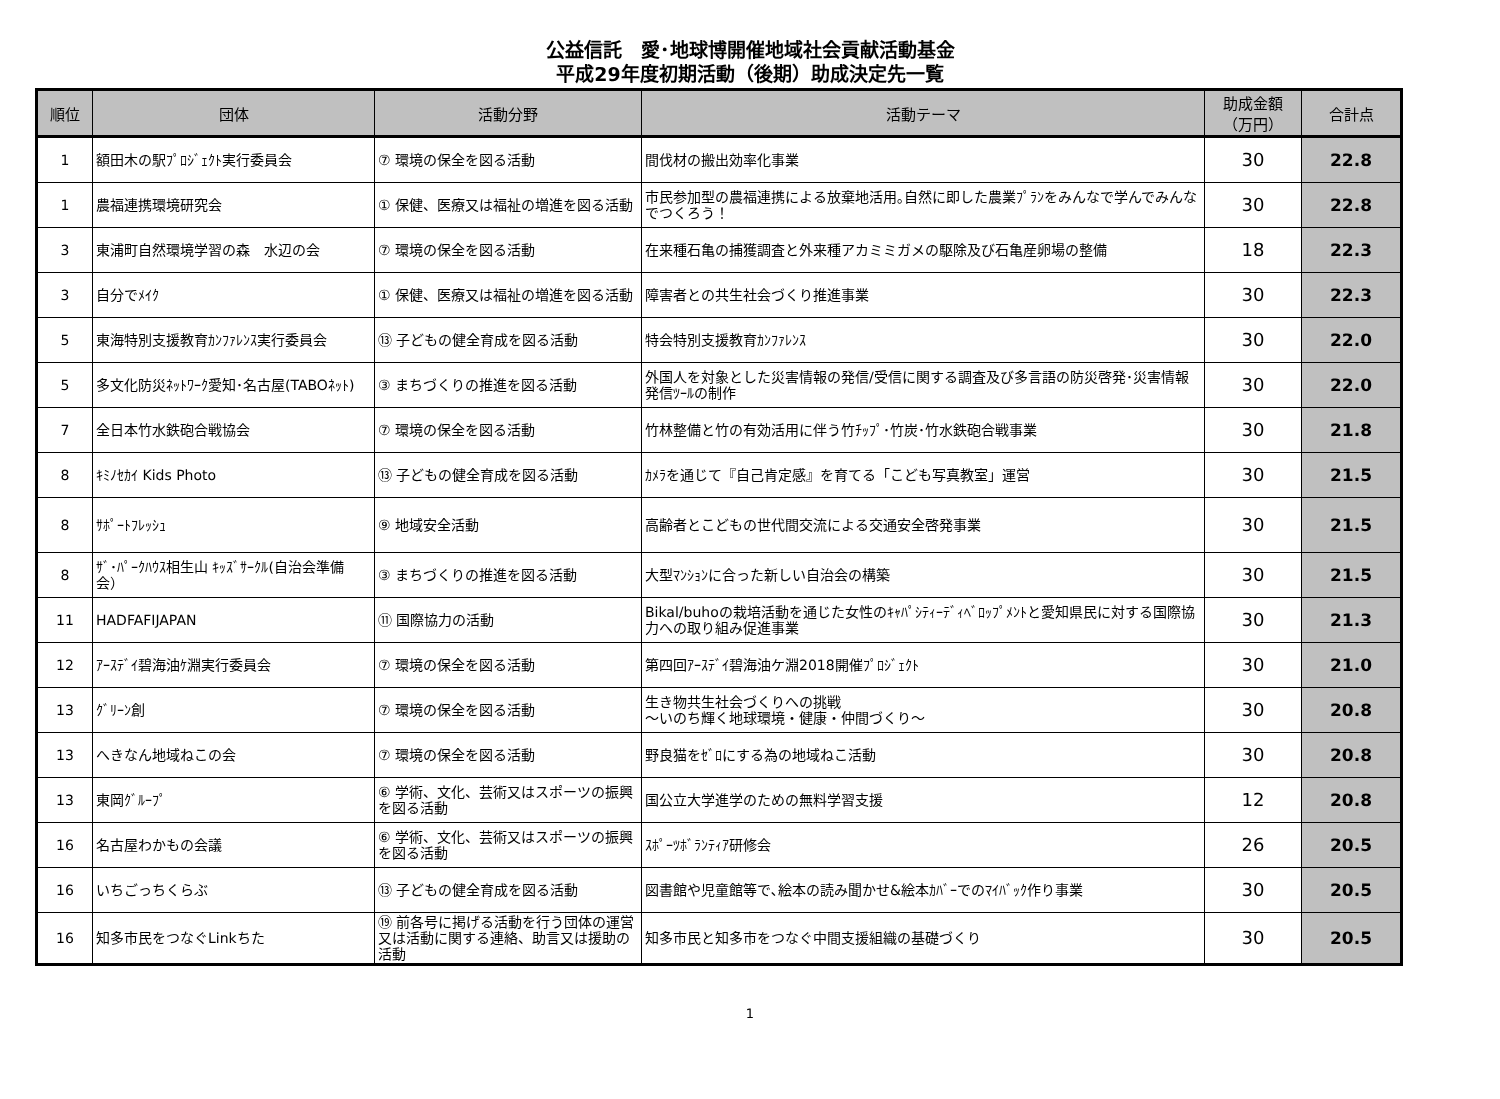公益信託　愛･地球博開催地域社会貢献活動基金
平成29年度初期活動（後期）助成決定先一覧
| 順位 | 団体 | 活動分野 | 活動テーマ | 助成金額 （万円） | 合計点 |
| --- | --- | --- | --- | --- | --- |
| 1 | 額田木の駅ﾌﾟﾛｼﾞｪｸﾄ実行委員会 | ⑦ 環境の保全を図る活動 | 間伐材の搬出効率化事業 | 30 | 22.8 |
| 1 | 農福連携環境研究会 | ① 保健、医療又は福祉の増進を図る活動 | 市民参加型の農福連携による放棄地活用｡自然に即した農業ﾌﾟﾗﾝをみんなで学んでみんなでつくろう！ | 30 | 22.8 |
| 3 | 東浦町自然環境学習の森 水辺の会 | ⑦ 環境の保全を図る活動 | 在来種石亀の捕獲調査と外来種アカミミガメの駆除及び石亀産卵場の整備 | 18 | 22.3 |
| 3 | 自分でﾒｲｸ | ① 保健、医療又は福祉の増進を図る活動 | 障害者との共生社会づくり推進事業 | 30 | 22.3 |
| 5 | 東海特別支援教育ｶﾝﾌｧﾚﾝｽ実行委員会 | ⑬ 子どもの健全育成を図る活動 | 特会特別支援教育ｶﾝﾌｧﾚﾝｽ | 30 | 22.0 |
| 5 | 多文化防災ﾈｯﾄﾜｰｸ愛知･名古屋(TABOﾈｯﾄ) | ③ まちづくりの推進を図る活動 | 外国人を対象とした災害情報の発信/受信に関する調査及び多言語の防災啓発･災害情報発信ﾂｰﾙの制作 | 30 | 22.0 |
| 7 | 全日本竹水鉄砲合戦協会 | ⑦ 環境の保全を図る活動 | 竹林整備と竹の有効活用に伴う竹ﾁｯﾌﾟ･竹炭･竹水鉄砲合戦事業 | 30 | 21.8 |
| 8 | ｷﾐﾉｾｶｲ Kids Photo | ⑬ 子どもの健全育成を図る活動 | ｶﾒﾗを通じて『自己肯定感』を育てる「こども写真教室」運営 | 30 | 21.5 |
| 8 | ｻﾎﾟｰﾄﾌﾚｯｼｭ | ⑨ 地域安全活動 | 高齢者とこどもの世代間交流による交通安全啓発事業 | 30 | 21.5 |
| 8 | ｻﾞ･ﾊﾟｰｸﾊｳｽ相生山 ｷｯｽﾞｻｰｸﾙ(自治会準備会） | ③ まちづくりの推進を図る活動 | 大型ﾏﾝｼｮﾝに合った新しい自治会の構築 | 30 | 21.5 |
| 11 | HADFAFIJAPAN | ⑪ 国際協力の活動 | Bikal/buhoの栽培活動を通じた女性のｷｬﾊﾟｼﾃｨｰﾃﾞｨﾍﾞﾛｯﾌﾟﾒﾝﾄと愛知県民に対する国際協力への取り組み促進事業 | 30 | 21.3 |
| 12 | ｱｰｽﾃﾞｲ碧海油ｹ淵実行委員会 | ⑦ 環境の保全を図る活動 | 第四回ｱｰｽﾃﾞｲ碧海油ケ淵2018開催ﾌﾟﾛｼﾞｪｸﾄ | 30 | 21.0 |
| 13 | ｸﾞﾘｰﾝ創 | ⑦ 環境の保全を図る活動 | 生き物共生社会づくりへの挑戦 ～いのち輝く地球環境・健康・仲間づくり～ | 30 | 20.8 |
| 13 | へきなん地域ねこの会 | ⑦ 環境の保全を図る活動 | 野良猫をｾﾞﾛにする為の地域ねこ活動 | 30 | 20.8 |
| 13 | 東岡ｸﾞﾙｰﾌﾟ | ⑥ 学術、文化、芸術又はスポーツの振興を図る活動 | 国公立大学進学のための無料学習支援 | 12 | 20.8 |
| 16 | 名古屋わかもの会議 | ⑥ 学術、文化、芸術又はスポーツの振興を図る活動 | ｽﾎﾟｰﾂﾎﾞﾗﾝﾃｨｱ研修会 | 26 | 20.5 |
| 16 | いちごっちくらぶ | ⑬ 子どもの健全育成を図る活動 | 図書館や児童館等で､絵本の読み聞かせ&絵本ｶﾊﾞｰでのﾏｲﾊﾞｯｸ作り事業 | 30 | 20.5 |
| 16 | 知多市民をつなぐLinkちた | ⑲ 前各号に掲げる活動を行う団体の運営又は活動に関する連絡、助言又は援助の活動 | 知多市民と知多市をつなぐ中間支援組織の基礎づくり | 30 | 20.5 |
1